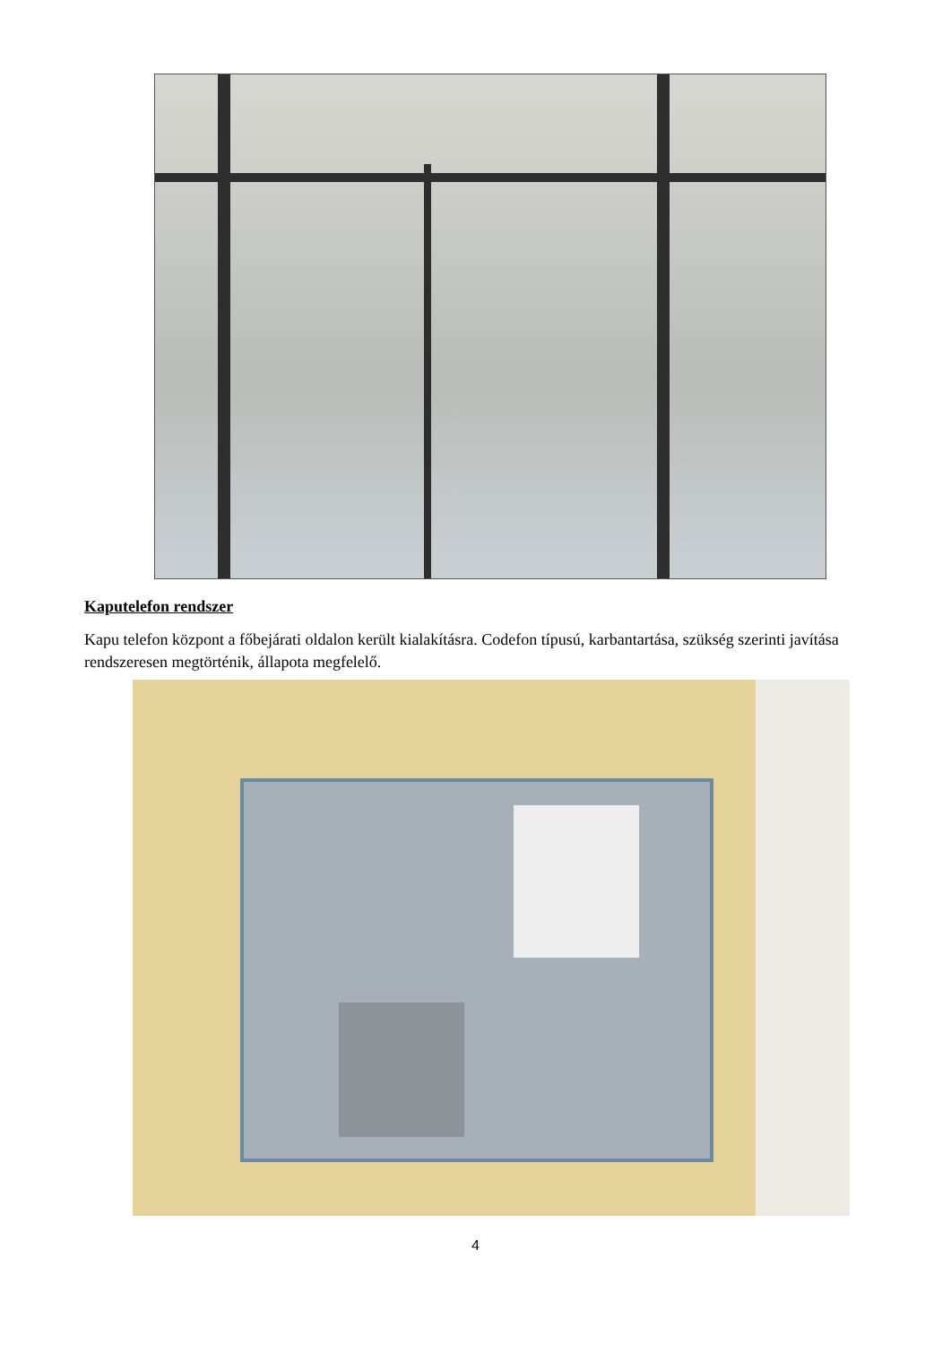Kaputelefon rendszer
Kapu telefon központ a főbejárati oldalon került kialakításra. Codefon típusú, karbantartása, szükség szerinti javítása rendszeresen megtörténik, állapota megfelelő.
4